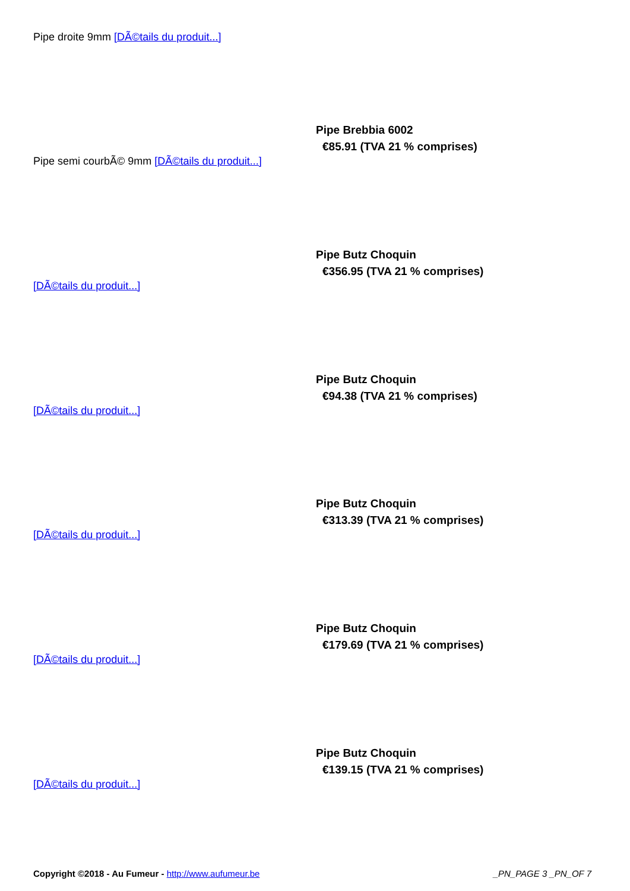Pipe droite 9mm [DÃ©tails du produit...]
Pipe semi courbÃ© 9mm [DÃ©tails du produit...]
Pipe Brebbia 6002
€85.91 (TVA 21 % comprises)
[DÃ©tails du produit...]
Pipe Butz Choquin
€356.95 (TVA 21 % comprises)
[DÃ©tails du produit...]
Pipe Butz Choquin
€94.38 (TVA 21 % comprises)
[DÃ©tails du produit...]
Pipe Butz Choquin
€313.39 (TVA 21 % comprises)
[DÃ©tails du produit...]
Pipe Butz Choquin
€179.69 (TVA 21 % comprises)
[DÃ©tails du produit...]
Pipe Butz Choquin
€139.15 (TVA 21 % comprises)
Copyright ©2018 - Au Fumeur - http://www.aufumeur.be
_PN_PAGE 3 _PN_OF 7